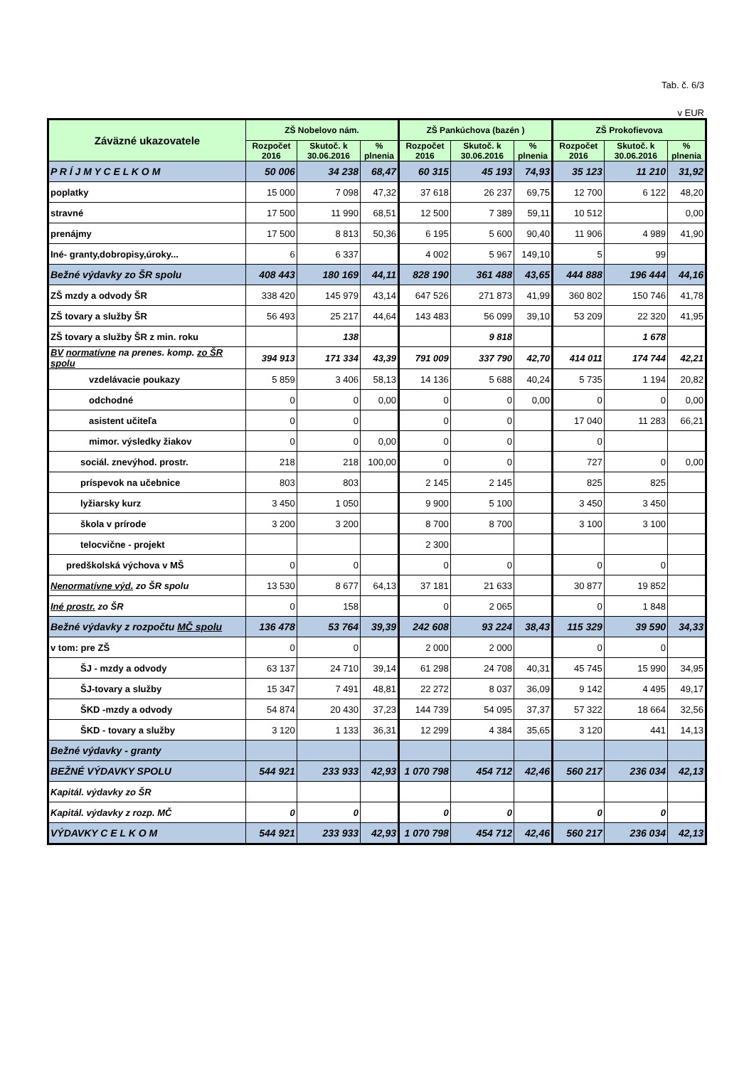Tab. č. 6/3
v EUR
| Záväzné ukazovatele | ZŠ Nobelovo nám. | | | ZŠ Pankúchova (bazén ) | | | ZŠ Prokofievova | | |
| --- | --- | --- | --- | --- | --- | --- | --- | --- | --- |
| | Rozpočet 2016 | Skutoč. k 30.06.2016 | % plnenia | Rozpočet 2016 | Skutoč. k 30.06.2016 | % plnenia | Rozpočet 2016 | Skutoč. k 30.06.2016 | % plnenia |
| P R Í J M Y C E L K O M | 50 006 | 34 238 | 68,47 | 60 315 | 45 193 | 74,93 | 35 123 | 11 210 | 31,92 |
| poplatky | 15 000 | 7 098 | 47,32 | 37 618 | 26 237 | 69,75 | 12 700 | 6 122 | 48,20 |
| stravné | 17 500 | 11 990 | 68,51 | 12 500 | 7 389 | 59,11 | 10 512 | | 0,00 |
| prenájmy | 17 500 | 8 813 | 50,36 | 6 195 | 5 600 | 90,40 | 11 906 | 4 989 | 41,90 |
| Iné- granty,dobropisy,úroky... | 6 | 6 337 | | 4 002 | 5 967 | 149,10 | 5 | 99 | |
| Bežné výdavky zo ŠR spolu | 408 443 | 180 169 | 44,11 | 828 190 | 361 488 | 43,65 | 444 888 | 196 444 | 44,16 |
| ZŠ mzdy a odvody ŠR | 338 420 | 145 979 | 43,14 | 647 526 | 271 873 | 41,99 | 360 802 | 150 746 | 41,78 |
| ZŠ tovary a služby ŠR | 56 493 | 25 217 | 44,64 | 143 483 | 56 099 | 39,10 | 53 209 | 22 320 | 41,95 |
| ZŠ tovary a služby ŠR z min. roku | | 138 | | | 9 818 | | | 1 678 | |
| BV normatívne na prenes. komp. zo ŠR spolu | 394 913 | 171 334 | 43,39 | 791 009 | 337 790 | 42,70 | 414 011 | 174 744 | 42,21 |
| vzdelávacie poukazy | 5 859 | 3 406 | 58,13 | 14 136 | 5 688 | 40,24 | 5 735 | 1 194 | 20,82 |
| odchodné | 0 | 0 | 0,00 | 0 | 0 | 0,00 | 0 | 0 | 0,00 |
| asistent učiteľa | 0 | 0 | | 0 | 0 | | 17 040 | 11 283 | 66,21 |
| mimor. výsledky žiakov | 0 | 0 | 0,00 | 0 | 0 | | 0 | | |
| sociál. znevýhod. prostr. | 218 | 218 | 100,00 | 0 | 0 | | 727 | 0 | 0,00 |
| príspevok na učebnice | 803 | 803 | | 2 145 | 2 145 | | 825 | 825 | |
| lyžiarsky kurz | 3 450 | 1 050 | | 9 900 | 5 100 | | 3 450 | 3 450 | |
| škola v prírode | 3 200 | 3 200 | | 8 700 | 8 700 | | 3 100 | 3 100 | |
| telocvične - projekt | | | | 2 300 | | | | | |
| predškolská výchova v MŠ | 0 | 0 | | 0 | 0 | | 0 | 0 | |
| Nenormatívne výd. zo ŠR spolu | 13 530 | 8 677 | 64,13 | 37 181 | 21 633 | | 30 877 | 19 852 | |
| Iné prostr. zo ŠR | 0 | 158 | | 0 | 2 065 | | 0 | 1 848 | |
| Bežné výdavky z rozpočtu MČ spolu | 136 478 | 53 764 | 39,39 | 242 608 | 93 224 | 38,43 | 115 329 | 39 590 | 34,33 |
| v tom: pre ZŠ | 0 | 0 | | 2 000 | 2 000 | | 0 | 0 | |
| ŠJ - mzdy a odvody | 63 137 | 24 710 | 39,14 | 61 298 | 24 708 | 40,31 | 45 745 | 15 990 | 34,95 |
| ŠJ-tovary a služby | 15 347 | 7 491 | 48,81 | 22 272 | 8 037 | 36,09 | 9 142 | 4 495 | 49,17 |
| ŠKD -mzdy a odvody | 54 874 | 20 430 | 37,23 | 144 739 | 54 095 | 37,37 | 57 322 | 18 664 | 32,56 |
| ŠKD - tovary a služby | 3 120 | 1 133 | 36,31 | 12 299 | 4 384 | 35,65 | 3 120 | 441 | 14,13 |
| Bežné výdavky - granty | | | | | | | | | |
| BEŽNÉ VÝDAVKY SPOLU | 544 921 | 233 933 | 42,93 | 1 070 798 | 454 712 | 42,46 | 560 217 | 236 034 | 42,13 |
| Kapitál. výdavky zo ŠR | | | | | | | | | |
| Kapitál. výdavky z rozp. MČ | 0 | 0 | | 0 | 0 | | 0 | 0 | |
| VÝDAVKY C E L K O M | 544 921 | 233 933 | 42,93 | 1 070 798 | 454 712 | 42,46 | 560 217 | 236 034 | 42,13 |